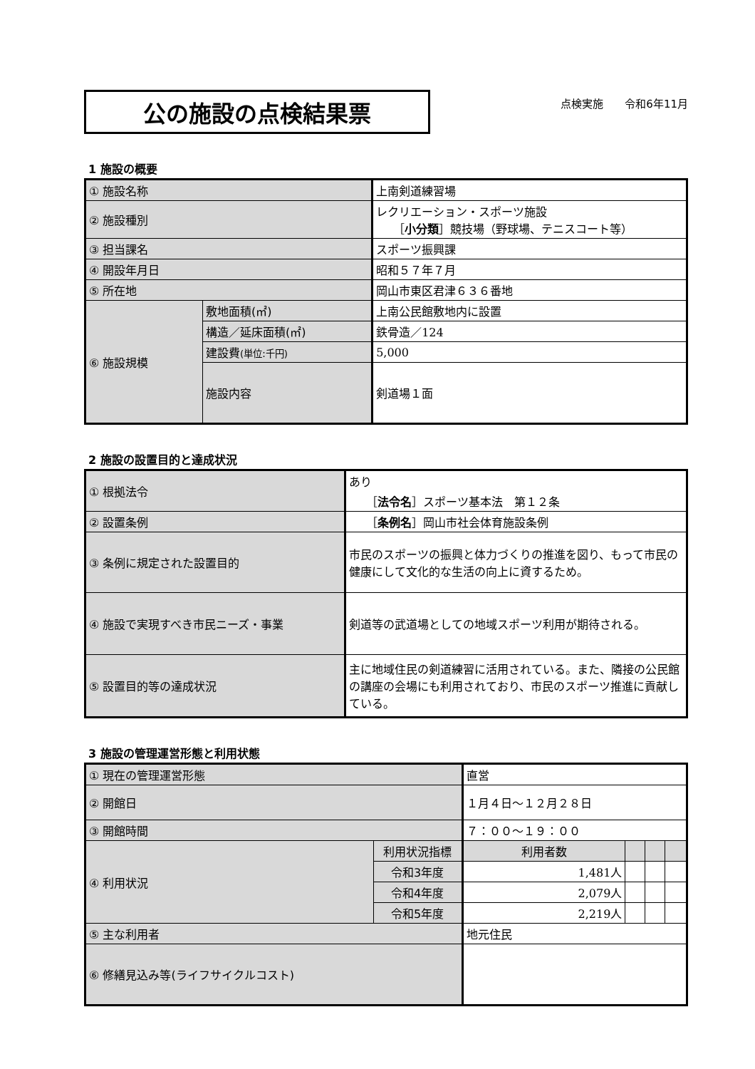公の施設の点検結果票
点検実施　　令和6年11月
1 施設の概要
| ① 施設名称 | | 上南剣道練習場 |
| ② 施設種別 | | レクリエーション・スポーツ施設 ［ 小分類 ］競技場（野球場、テニスコート等） |
| ③ 担当課名 | | スポーツ振興課 |
| ④ 開設年月日 | | 昭和５７年７月 |
| ⑤ 所在地 | | 岡山市東区君津６３６番地 |
| ⑥ 施設規模 | 敷地面積(㎡) | 上南公民館敷地内に設置 |
| | 構造／延床面積(㎡) | 鉄骨造／124 |
| | 建設費 (単位:千円) | 5,000 |
| | 施設内容 | 剣道場１面 |
2 施設の設置目的と達成状況
| ① 根拠法令 | あり ［ 法令名 ］スポーツ基本法 第１２条 |
| ② 設置条例 | ［ 条例名 ］岡山市社会体育施設条例 |
| ③ 条例に規定された設置目的 | 市民のスポーツの振興と体力づくりの推進を図り、もって市民の健康にして文化的な生活の向上に資するため。 |
| ④ 施設で実現すべき市民ニーズ・事業 | 剣道等の武道場としての地域スポーツ利用が期待される。 |
| ⑤ 設置目的等の達成状況 | 主に地域住民の剣道練習に活用されている。また、隣接の公民館の講座の会場にも利用されており、市民のスポーツ推進に貢献している。 |
3 施設の管理運営形態と利用状態
| ① 現在の管理運営形態 | | 直営 | | | |
| ② 開館日 | | １月４日～１２月２８日 | | | |
| ③ 開館時間 | | ７：００～１９：００ | | | |
| ④ 利用状況 | 利用状況指標 | 利用者数 | | | |
| | 令和3年度 | 1,481人 | | | |
| | 令和4年度 | 2,079人 | | | |
| | 令和5年度 | 2,219人 | | | |
| ⑤ 主な利用者 | | 地元住民 | | | |
| ⑥ 修繕見込み等(ライフサイクルコスト) | | | | | |